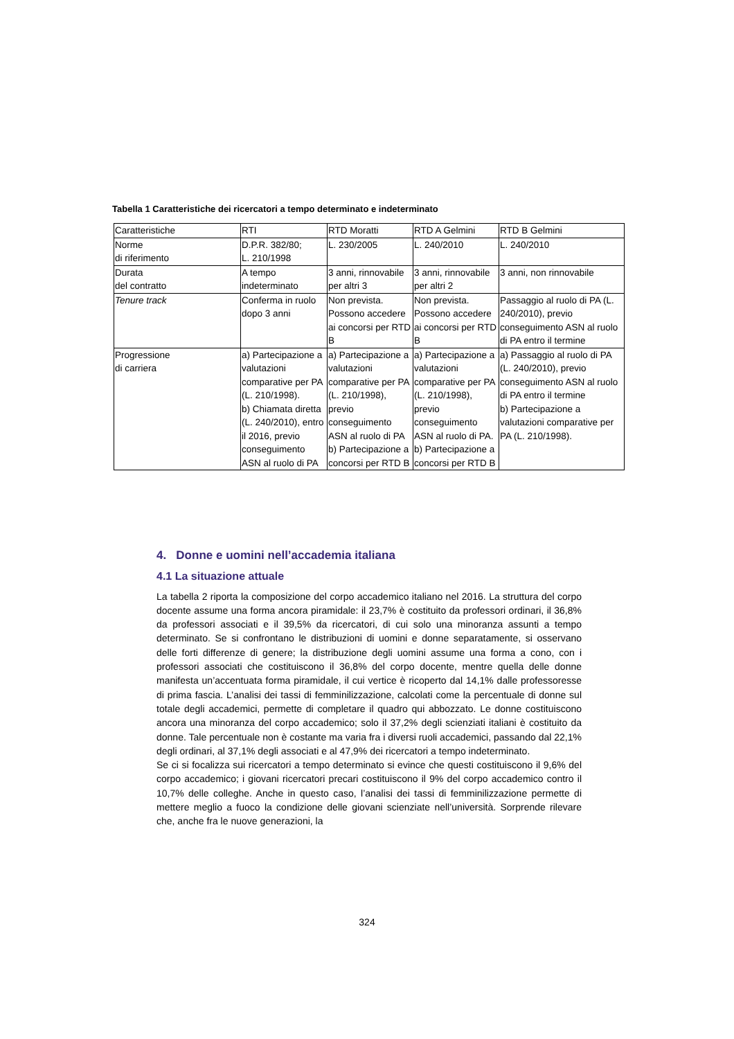Tabella 1 Caratteristiche dei ricercatori a tempo determinato e indeterminato
| Caratteristiche | RTI | RTD Moratti | RTD A Gelmini | RTD B Gelmini |
| Norme di riferimento | D.P.R. 382/80; L. 210/1998 | L. 230/2005 | L. 240/2010 | L. 240/2010 |
| Durata del contratto | A tempo indeterminato | 3 anni, rinnovabile per altri 3 | 3 anni, rinnovabile per altri 2 | 3 anni, non rinnovabile |
| Tenure track | Conferma in ruolo dopo 3 anni | Non prevista. Possono accedere ai concorsi per RTD B | Non prevista. Possono accedere ai concorsi per RTD B | Passaggio al ruolo di PA (L. 240/2010), previo conseguimento ASN al ruolo di PA entro il termine |
| Progressione di carriera | a) Partecipazione a valutazioni comparative per PA (L. 210/1998). b) Chiamata diretta (L. 240/2010), entro il 2016, previo conseguimento ASN al ruolo di PA | a) Partecipazione a valutazioni comparative per PA (L. 210/1998), previo conseguimento ASN al ruolo di PA b) Partecipazione a concorsi per RTD B | a) Partecipazione a valutazioni comparative per PA (L. 210/1998), previo conseguimento ASN al ruolo di PA. b) Partecipazione a concorsi per RTD B | a) Passaggio al ruolo di PA (L. 240/2010), previo conseguimento ASN al ruolo di PA entro il termine b) Partecipazione a valutazioni comparative per PA (L. 210/1998). |
4. Donne e uomini nell’accademia italiana
4.1 La situazione attuale
La tabella 2 riporta la composizione del corpo accademico italiano nel 2016. La struttura del corpo docente assume una forma ancora piramidale: il 23,7% è costituito da professori ordinari, il 36,8% da professori associati e il 39,5% da ricercatori, di cui solo una minoranza assunti a tempo determinato. Se si confrontano le distribuzioni di uomini e donne separatamente, si osservano delle forti differenze di genere; la distribuzione degli uomini assume una forma a cono, con i professori associati che costituiscono il 36,8% del corpo docente, mentre quella delle donne manifesta un’accentuata forma piramidale, il cui vertice è ricoperto dal 14,1% dalle professoresse di prima fascia. L’analisi dei tassi di femminilizzazione, calcolati come la percentuale di donne sul totale degli accademici, permette di completare il quadro qui abbozzato. Le donne costituiscono ancora una minoranza del corpo accademico; solo il 37,2% degli scienziati italiani è costituito da donne. Tale percentuale non è costante ma varia fra i diversi ruoli accademici, passando dal 22,1% degli ordinari, al 37,1% degli associati e al 47,9% dei ricercatori a tempo indeterminato.
Se ci si focalizza sui ricercatori a tempo determinato si evince che questi costituiscono il 9,6% del corpo accademico; i giovani ricercatori precari costituiscono il 9% del corpo accademico contro il 10,7% delle colleghe. Anche in questo caso, l’analisi dei tassi di femminilizzazione permette di mettere meglio a fuoco la condizione delle giovani scienziate nell’università. Sorprende rilevare che, anche fra le nuove generazioni, la
324